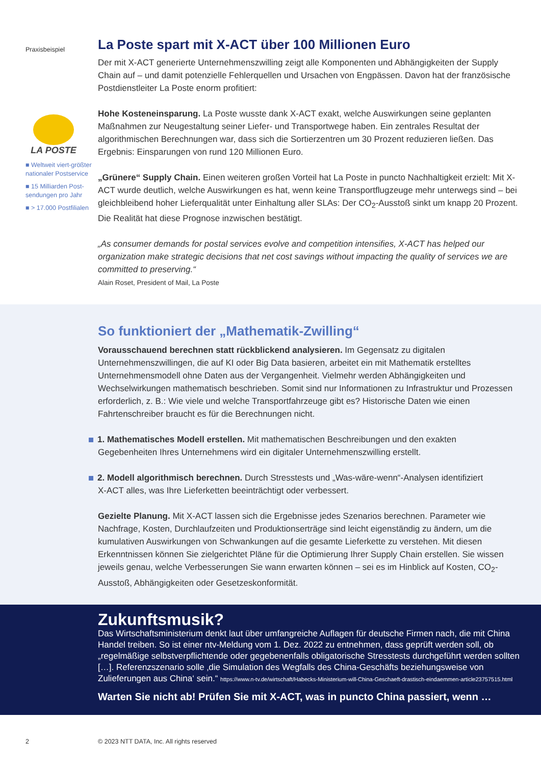Praxisbeispiel
LA POSTE
■ Weltweit viert-größter nationaler Postservice
■ 15 Milliarden Post-sendungen pro Jahr
■ > 17.000 Postfilialen
La Poste spart mit X-ACT über 100 Millionen Euro
Der mit X-ACT generierte Unternehmenszwilling zeigt alle Komponenten und Abhängigkeiten der Supply Chain auf – und damit potenzielle Fehlerquellen und Ursachen von Engpässen. Davon hat der französische Postdienstleiter La Poste enorm profitiert:
Hohe Kosteneinsparung. La Poste wusste dank X-ACT exakt, welche Auswirkungen seine geplanten Maßnahmen zur Neugestaltung seiner Liefer- und Transportwege haben. Ein zentrales Resultat der algorithmischen Berechnungen war, dass sich die Sortierzentren um 30 Prozent reduzieren ließen. Das Ergebnis: Einsparungen von rund 120 Millionen Euro.
„Grünere“ Supply Chain. Einen weiteren großen Vorteil hat La Poste in puncto Nachhaltigkeit erzielt: Mit X-ACT wurde deutlich, welche Auswirkungen es hat, wenn keine Transportflugzeuge mehr unterwegs sind – bei gleichbleibend hoher Lieferqualität unter Einhaltung aller SLAs: Der CO<sub>2</sub>-Ausstoß sinkt um knapp 20 Prozent. Die Realität hat diese Prognose inzwischen bestätigt.
„As consumer demands for postal services evolve and competition intensifies, X-ACT has helped our organization make strategic decisions that net cost savings without impacting the quality of services we are committed to preserving.“
Alain Roset, President of Mail, La Poste
So funktioniert der „Mathematik-Zwilling“
Vorausschauend berechnen statt rückblickend analysieren. Im Gegensatz zu digitalen Unternehmenszwillingen, die auf KI oder Big Data basieren, arbeitet ein mit Mathematik erstelltes Unternehmensmodell ohne Daten aus der Vergangenheit. Vielmehr werden Abhängigkeiten und Wechselwirkungen mathematisch beschrieben. Somit sind nur Informationen zu Infrastruktur und Prozessen erforderlich, z. B.: Wie viele und welche Transportfahrzeuge gibt es? Historische Daten wie einen Fahrtenschreiber braucht es für die Berechnungen nicht.
1. Mathematisches Modell erstellen. Mit mathematischen Beschreibungen und den exakten
Gegebenheiten Ihres Unternehmens wird ein digitaler Unternehmenszwilling erstellt.
2. Modell algorithmisch berechnen. Durch Stresstests und „Was-wäre-wenn“-Analysen identifiziert
X-ACT alles, was Ihre Lieferketten beeinträchtigt oder verbessert.
Gezielte Planung. Mit X-ACT lassen sich die Ergebnisse jedes Szenarios berechnen. Parameter wie Nachfrage, Kosten, Durchlaufzeiten und Produktionserträge sind leicht eigenständig zu ändern, um die kumulativen Auswirkungen von Schwankungen auf die gesamte Lieferkette zu verstehen. Mit diesen Erkenntnissen können Sie zielgerichtet Pläne für die Optimierung Ihrer Supply Chain erstellen. Sie wissen jeweils genau, welche Verbesserungen Sie wann erwarten können – sei es im Hinblick auf Kosten, CO<sub>2</sub>-Ausstoß, Abhängigkeiten oder Gesetzeskonformität.
Zukunftsmusik?
Das Wirtschaftsministerium denkt laut über umfangreiche Auflagen für deutsche Firmen nach, die mit China Handel treiben. So ist einer ntv-Meldung vom 1. Dez. 2022 zu entnehmen, dass geprüft werden soll, ob „regelmäßige selbstverpflichtende oder gegebenenfalls obligatorische Stresstests durchgeführt werden sollten […]. Referenzszenario solle ‚die Simulation des Wegfalls des China-Geschäfts beziehungsweise von Zulieferungen aus China‘ sein.“ https://www.n-tv.de/wirtschaft/Habecks-Ministerium-will-China-Geschaeft-drastisch-eindaemmen-article23757515.html
Warten Sie nicht ab! Prüfen Sie mit X-ACT, was in puncto China passiert, wenn …
2 © 2023 NTT DATA, Inc. All rights reserved